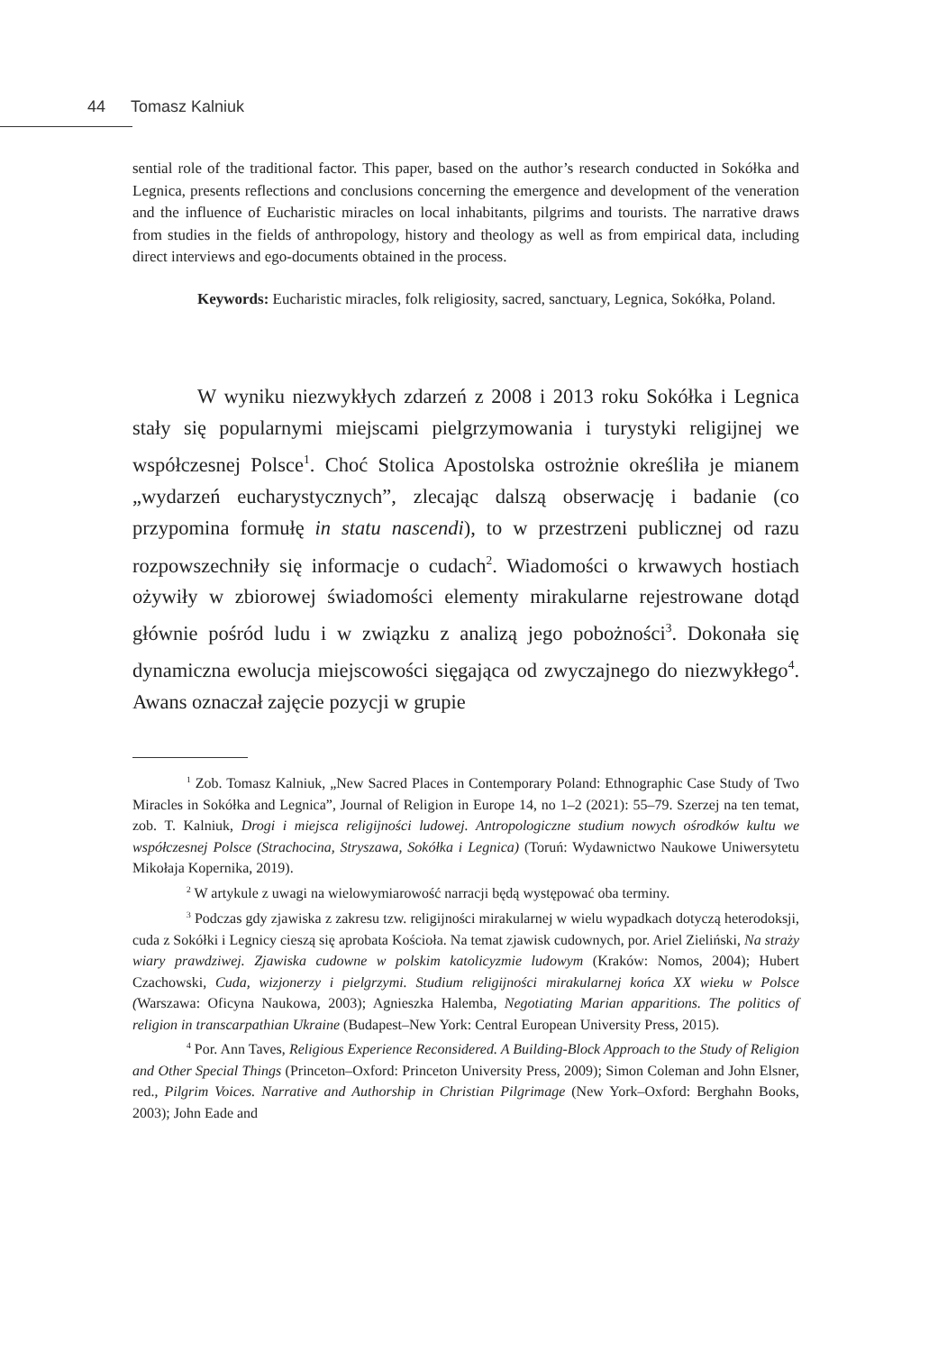44 Tomasz Kalniuk
sential role of the traditional factor. This paper, based on the author’s research conducted in Sokółka and Legnica, presents reflections and conclusions concerning the emergence and development of the veneration and the influence of Eucharistic miracles on local inhabitants, pilgrims and tourists. The narrative draws from studies in the fields of anthropology, history and theology as well as from empirical data, including direct interviews and ego-documents obtained in the process.
Keywords: Eucharistic miracles, folk religiosity, sacred, sanctuary, Legnica, Sokółka, Poland.
W wyniku niezwykłych zdarzeń z 2008 i 2013 roku Sokółka i Legnica stały się popularnymi miejscami pielgrzymowania i turystyki religijnej we współczesnej Polsce<sup>1</sup>. Choć Stolica Apostolska ostrożnie określiła je mianem „wydarzeń eucharystycznych”, zlecając dalszą obserwację i badanie (co przypomina formułę in statu nascendi), to w przestrzeni publicznej od razu rozpowszechniły się informacje o cudach<sup>2</sup>. Wiadomości o krwawych hostiach ożywiły w zbiorowej świadomości elementy mirakularne rejestrowane dotąd głównie pośród ludu i w związku z analizą jego pobożności<sup>3</sup>. Dokonała się dynamiczna ewolucja miejscowości sięgająca od zwyczajnego do niezwykłego<sup>4</sup>. Awans oznaczał zajęcie pozycji w grupie
<sup>1</sup> Zob. Tomasz Kalniuk, „New Sacred Places in Contemporary Poland: Ethnographic Case Study of Two Miracles in Sokółka and Legnica”, Journal of Religion in Europe 14, no 1–2 (2021): 55–79. Szerzej na ten temat, zob. T. Kalniuk, Drogi i miejsca religijności ludowej. Antropologiczne studium nowych ośrodków kultu we współczesnej Polsce (Strachocina, Stryszawa, Sokółka i Legnica) (Toruń: Wydawnictwo Naukowe Uniwersytetu Mikołaja Kopernika, 2019).
<sup>2</sup> W artykule z uwagi na wielowymiarowość narracji będą występować oba terminy.
<sup>3</sup> Podczas gdy zjawiska z zakresu tzw. religijności mirakularnej w wielu wypadkach dotyczą heterodoksji, cuda z Sokółki i Legnicy cieszą się aprobata Kościoła. Na temat zjawisk cudownych, por. Ariel Zieliński, Na straży wiary prawdziwej. Zjawiska cudowne w polskim katolicyzmie ludowym (Kraków: Nomos, 2004); Hubert Czachowski, Cuda, wizjonerzy i pielgrzymi. Studium religijności mirakularnej końca XX wieku w Polsce (Warszawa: Oficyna Naukowa, 2003); Agnieszka Halemba, Negotiating Marian apparitions. The politics of religion in transcarpathian Ukraine (Budapest–New York: Central European University Press, 2015).
<sup>4</sup> Por. Ann Taves, Religious Experience Reconsidered. A Building-Block Approach to the Study of Religion and Other Special Things (Princeton–Oxford: Princeton University Press, 2009); Simon Coleman and John Elsner, red., Pilgrim Voices. Narrative and Authorship in Christian Pilgrimage (New York–Oxford: Berghahn Books, 2003); John Eade and